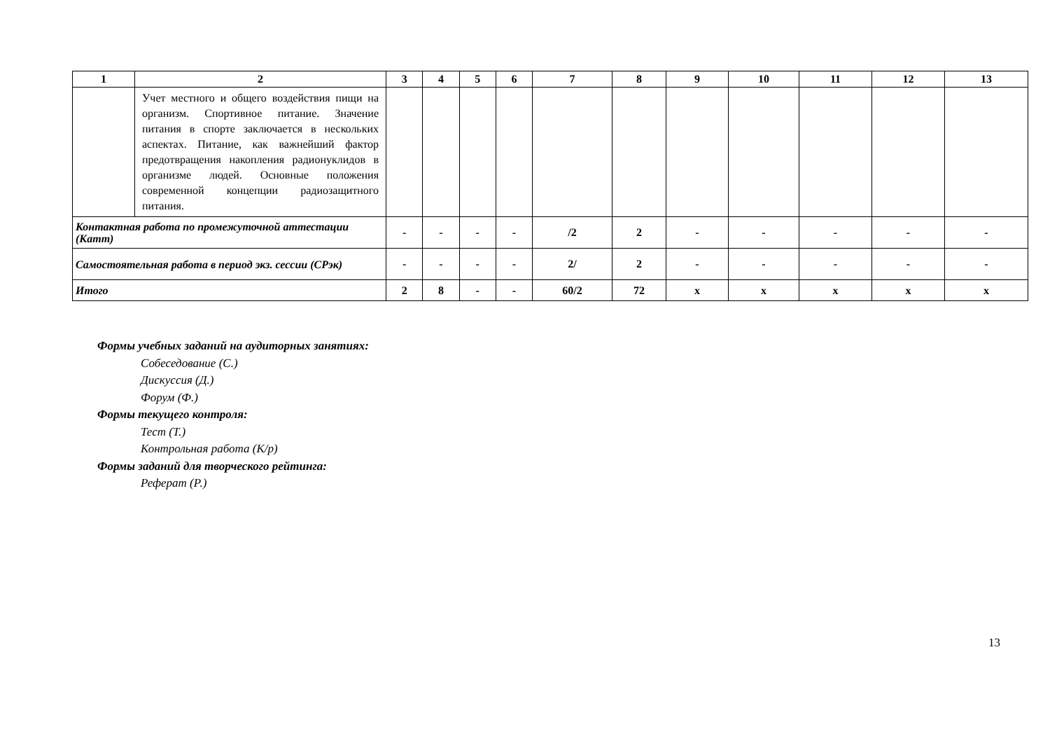| 1 | 2 | 3 | 4 | 5 | 6 | 7 | 8 | 9 | 10 | 11 | 12 | 13 |
| --- | --- | --- | --- | --- | --- | --- | --- | --- | --- | --- | --- | --- |
| | Учет местного и общего воздействия пищи на организм. Спортивное питание. Значение питания в спорте заключается в нескольких аспектах. Питание, как важнейший фактор предотвращения накопления радионуклидов в организме людей. Основные положения современной концепции радиозащитного питания. | | | | | | | | | | | |
| Контактная работа по промежуточной аттестации (Катт) | | - | - | - | - | /2 | 2 | - | - | - | - | - |
| Самостоятельная работа в период экз. сессии (СРэк) | | - | - | - | - | 2/ | 2 | - | - | - | - | - |
| Итого | | 2 | 8 | - | - | 60/2 | 72 | x | x | x | x | x |
Формы учебных заданий на аудиторных занятиях:
Собеседование (С.)
Дискуссия (Д.)
Форум (Ф.)
Формы текущего контроля:
Тест (Т.)
Контрольная работа (К/р)
Формы заданий для творческого рейтинга:
Реферат (Р.)
13